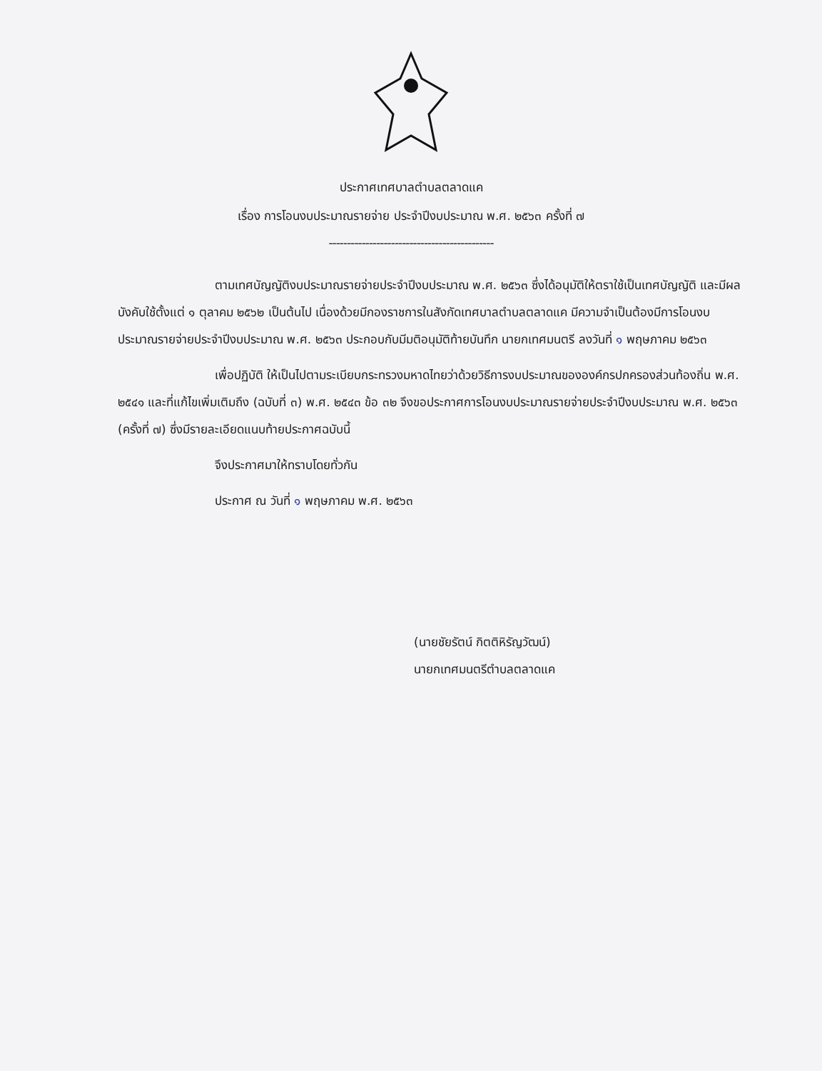ประกาศเทศบาลตำบลตลาดแค
เรื่อง การโอนงบประมาณรายจ่าย ประจำปีงบประมาณ พ.ศ. ๒๕๖๓ ครั้งที่ ๗
---------------------------------------------
ตามเทศบัญญัติงบประมาณรายจ่ายประจำปีงบประมาณ พ.ศ. ๒๕๖๓ ซึ่งได้อนุมัติให้ตราใช้เป็นเทศบัญญัติ และมีผลบังคับใช้ตั้งแต่ ๑ ตุลาคม ๒๕๖๒ เป็นต้นไป เนื่องด้วยมีกองราชการในสังกัดเทศบาลตำบลตลาดแค มีความจำเป็นต้องมีการโอนงบประมาณรายจ่ายประจำปีงบประมาณ พ.ศ. ๒๕๖๓ ประกอบกับมีมติอนุมัติท้ายบันทึก นายกเทศมนตรี ลงวันที่ ๑ พฤษภาคม ๒๕๖๓
เพื่อปฏิบัติ ให้เป็นไปตามระเบียบกระทรวงมหาดไทยว่าด้วยวิธีการงบประมาณขององค์กรปกครองส่วนท้องถิ่น พ.ศ. ๒๕๔๑ และที่แก้ไขเพิ่มเติมถึง (ฉบับที่ ๓) พ.ศ. ๒๕๔๓ ข้อ ๓๒ จึงขอประกาศการโอนงบประมาณรายจ่ายประจำปีงบประมาณ พ.ศ. ๒๕๖๓ (ครั้งที่ ๗) ซึ่งมีรายละเอียดแนบท้ายประกาศฉบับนี้
จึงประกาศมาให้ทราบโดยทั่วกัน
ประกาศ ณ วันที่ ๑ พฤษภาคม พ.ศ. ๒๕๖๓
(นายชัยรัตน์ กิตติหิรัญวัฒน์)
นายกเทศมนตรีตำบลตลาดแค